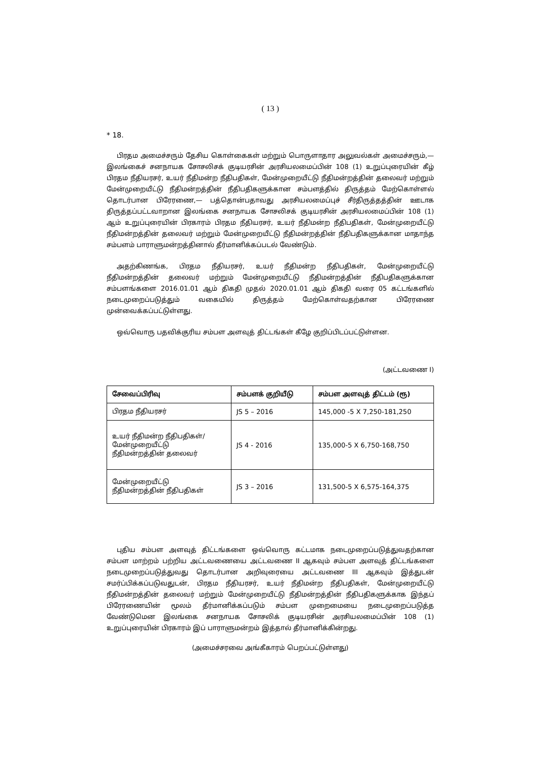( 13 )
* 18.
பிரதம அமைச்சரும் தேசிய கொள்கைகள் மற்றும் பொருளாதார அலுவல்கள் அமைச்சரும்,— இலங்கைச் சனநாயக சோசலிசக் குடியரசின் அரசியலமைப்பின் 108 (1) உறுப்புரையின் கீழ் பிரதம நீதியரசர், உயர் நீதிமன்ற நீதிபதிகள், மேன்முறையீட்டு நீதிமன்றத்தின் தலைவர் மற்றும் மேன்முறையீட்டு நீதிமன்றத்தின் நீதிபதிகளுக்கான சம்பளத்தில் திருத்தம் மேற்கொள்ளல் தொடர்பான பிரேரணை,— பத்தொன்பதாவது அரசியலமைப்புச் சீர்திருத்தத்தின் ஊடாக திருத்தப்பட்டவாறான இலங்கை சனநாயக சோசலிசக் குடியரசின் அரசியலமைப்பின் 108 (1) ஆம் உறுப்புரையின் பிரகாரம் பிரதம நீதியரசர், உயர் நீதிமன்ற நீதிபதிகள், மேன்முறையீட்டு நீதிமன்றத்தின் தலைவர் மற்றும் மேன்முறையீட்டு நீதிமன்றத்தின் நீதிபதிகளுக்கான மாதாந்த சம்பளம் பாராளுமன்றத்தினால் தீர்மானிக்கப்படல் வேண்டும்.
அதற்கிணங்க, பிரதம நீதியரசர், உயர் நீதிமன்ற நீதிபதிகள், மேன்முறையீட்டு நீதிமன்றத்தின் தலைவர் மற்றும் மேன்முறையீட்டு நீதிமன்றத்தின் நீதிபதிகளுக்கான சம்பளங்களை 2016.01.01 ஆம் திகதி முதல் 2020.01.01 ஆம் திகதி வரை 05 கட்டங்களில் நடைமுறைப்படுத்தும் வகையில் திருத்தம் மேற்கொள்வதற்கான பிரேரணை முன்வைக்கப்பட்டுள்ளது.
ஒவ்வொரு பதவிக்குரிய சம்பள அளவுத் திட்டங்கள் கீழே குறிப்பிடப்பட்டுள்ளன.
(அட்டவணை I)
| சேவைப்பிரிவு | சம்பளக் குறியீடு | சம்பள அளவுத் திட்டம் (ரூ) |
| --- | --- | --- |
| பிரதம நீதியரசர் | JS 5 – 2016 | 145,000 -5 X 7,250-181,250 |
| உயர் நீதிமன்ற நீதிபதிகள்/ மேன்முறையீட்டு நீதிமன்றத்தின் தலைவர் | JS 4 - 2016 | 135,000-5 X 6,750-168,750 |
| மேன்முறையீட்டு நீதிமன்றத்தின் நீதிபதிகள் | JS 3 – 2016 | 131,500-5 X 6,575-164,375 |
புதிய சம்பள அளவுத் திட்டங்களை ஒவ்வொரு கட்டமாக நடைமுறைப்படுத்துவதற்கான சம்பள மாற்றம் பற்றிய அட்டவணையை அட்டவணை II ஆகவும் சம்பள அளவுத் திட்டங்களை நடைமுறைப்படுத்துவது தொடர்பான அறிவுரையை அட்டவணை III ஆகவும் இத்துடன் சமர்ப்பிக்கப்படுவதுடன், பிரதம நீதியரசர், உயர் நீதிமன்ற நீதிபதிகள், மேன்முறையீட்டு நீதிமன்றத்தின் தலைவர் மற்றும் மேன்முறையீட்டு நீதிமன்றத்தின் நீதிபதிகளுக்காக இந்தப் பிரேரணையின் மூலம் தீர்மானிக்கப்படும் சம்பள முறைமையை நடைமுறைப்படுத்த வேண்டுமென இலங்கை சனநாயக சோசலிக் குடியரசின் அரசியலமைப்பின் 108 (1) உறுப்புரையின் பிரகாரம் இப் பாராளுமன்றம் இத்தால் தீர்மானிக்கின்றது.
(அமைச்சரவை அங்கீகாரம் பெறப்பட்டுள்ளது)